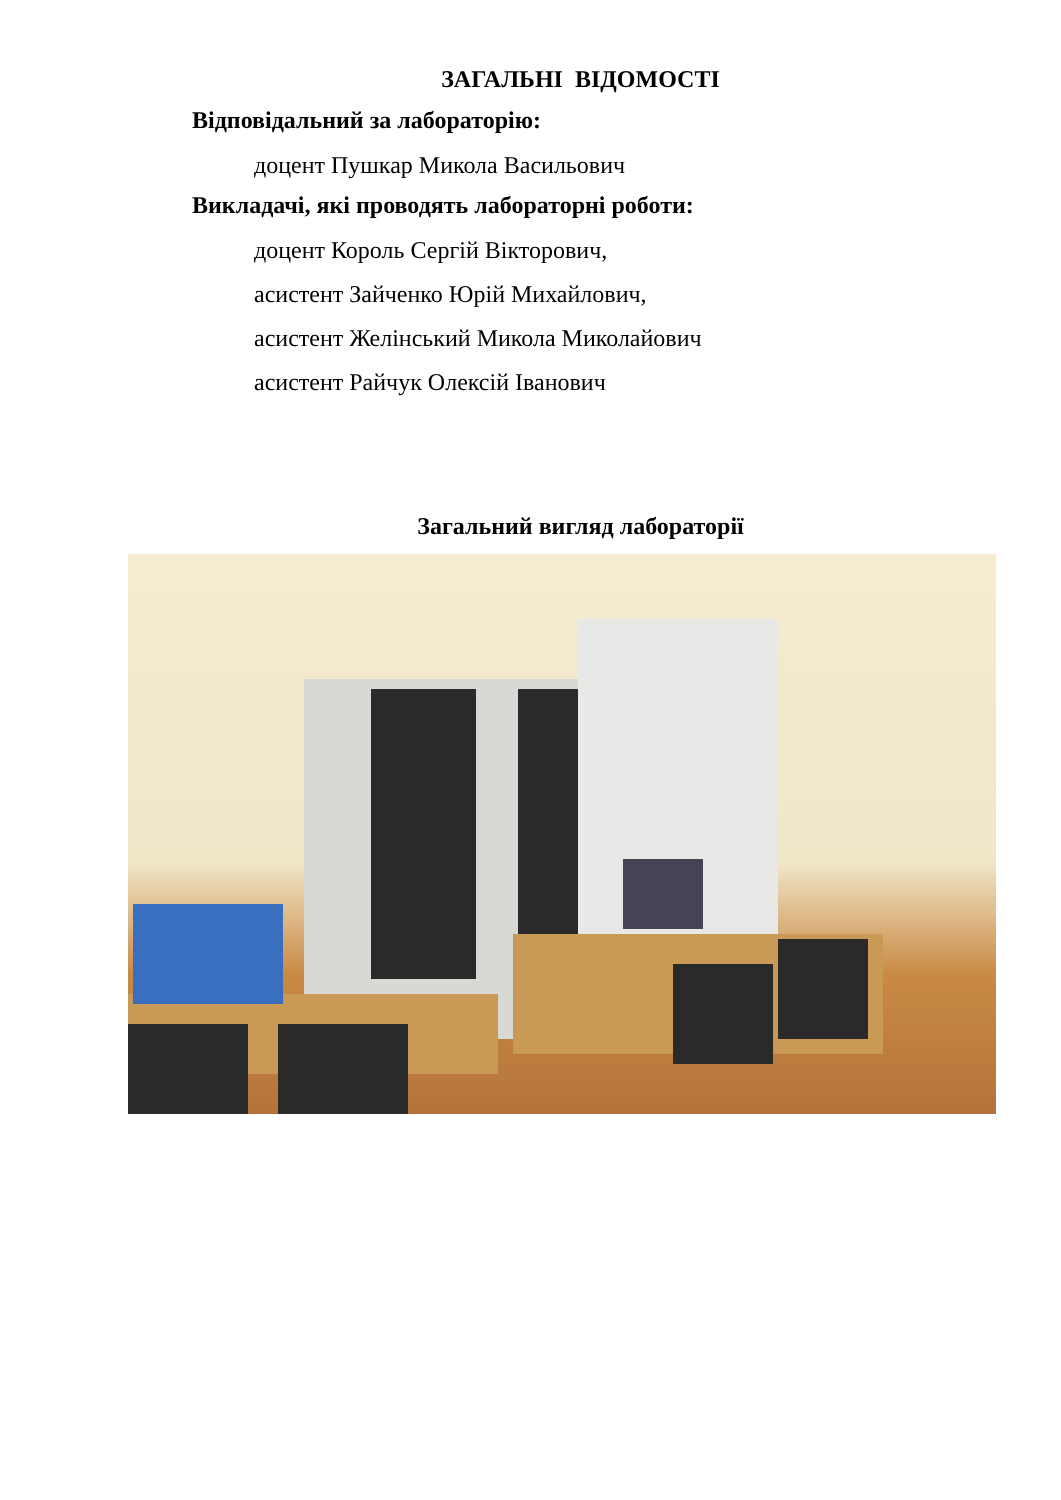ЗАГАЛЬНІ ВІДОМОСТІ
Відповідальний за лабораторію:
доцент Пушкар Микола Васильович
Викладачі, які проводять лабораторні роботи:
доцент Король Сергій Вікторович,
асистент Зайченко Юрій Михайлович,
асистент Желінський Микола Миколайович
асистент Райчук Олексій Іванович
Загальний вигляд лабораторії